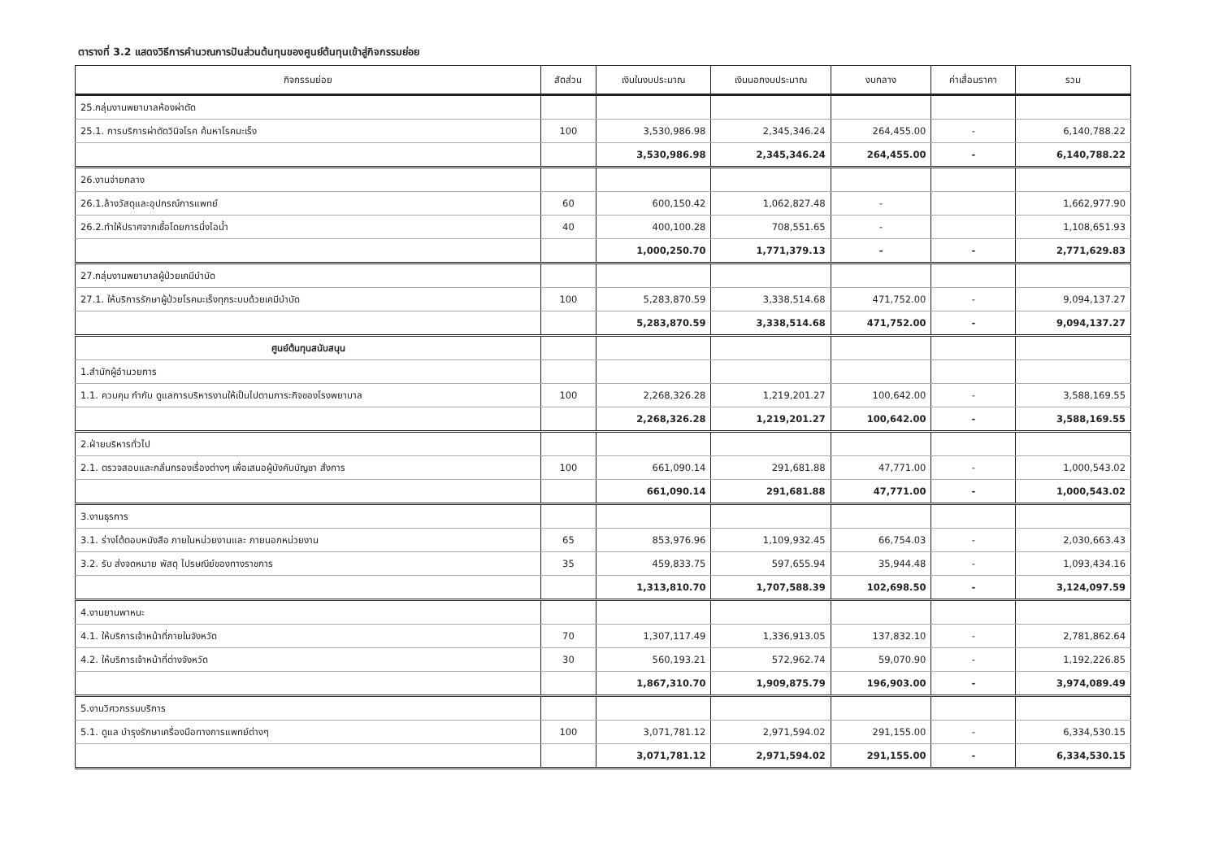ตารางที่ 3.2 แสดงวิธีการคำนวณการปันส่วนต้นทุนของศูนย์ต้นทุนเข้าสู่กิจกรรมย่อย
| กิจกรรมย่อย | สัดส่วน | เงินในงบประมาณ | เงินนอกงบประมาณ | งบกลาง | ค่าเสื่อมราคา | รวม |
| --- | --- | --- | --- | --- | --- | --- |
| 25.กลุ่มงานพยาบาลห้องผ่าตัด | | | | | | |
| 25.1. การบริการผ่าตัดวินิจโรค ค้นหาโรคมะเร็ง | 100 | 3,530,986.98 | 2,345,346.24 | 264,455.00 | - | 6,140,788.22 |
| | | 3,530,986.98 | 2,345,346.24 | 264,455.00 | - | 6,140,788.22 |
| 26.งานจ่ายกลาง | | | | | | |
| 26.1.ล้างวัสดุและอุปกรณ์การแพทย์ | 60 | 600,150.42 | 1,062,827.48 | - | | 1,662,977.90 |
| 26.2.ทำให้ปราศจากเชื้อโดยการนึ่งไอน้ำ | 40 | 400,100.28 | 708,551.65 | - | | 1,108,651.93 |
| | | 1,000,250.70 | 1,771,379.13 | - | - | 2,771,629.83 |
| 27.กลุ่มงานพยาบาลผู้ป่วยเคมีบำบัด | | | | | | |
| 27.1. ให้บริการรักษาผู้ป่วยโรคมะเร็งทุกระบบด้วยเคมีบำบัด | 100 | 5,283,870.59 | 3,338,514.68 | 471,752.00 | - | 9,094,137.27 |
| | | 5,283,870.59 | 3,338,514.68 | 471,752.00 | - | 9,094,137.27 |
| ศูนย์ต้นทุนสนับสนุน | | | | | | |
| 1.สำนักผู้อำนวยการ | | | | | | |
| 1.1. ควบคุม กำกับ ดูแลการบริหารงานให้เป็นไปตามภาระกิจของโรงพยาบาล | 100 | 2,268,326.28 | 1,219,201.27 | 100,642.00 | - | 3,588,169.55 |
| | | 2,268,326.28 | 1,219,201.27 | 100,642.00 | - | 3,588,169.55 |
| 2.ฝ่ายบริหารทั่วไป | | | | | | |
| 2.1. ตรวจสอบและกลั่นกรองเรื่องต่างๆ เพื่อเสนอผู้บังคับบัญชา สั่งการ | 100 | 661,090.14 | 291,681.88 | 47,771.00 | - | 1,000,543.02 |
| | | 661,090.14 | 291,681.88 | 47,771.00 | - | 1,000,543.02 |
| 3.งานธุรการ | | | | | | |
| 3.1. ร่างโต้ตอบหนังสือ ภายในหน่วยงานและ ภายนอกหน่วยงาน | 65 | 853,976.96 | 1,109,932.45 | 66,754.03 | - | 2,030,663.43 |
| 3.2. รับ ส่งจดหมาย พัสดุ ไปรษณีย์ของทางราชการ | 35 | 459,833.75 | 597,655.94 | 35,944.48 | - | 1,093,434.16 |
| | | 1,313,810.70 | 1,707,588.39 | 102,698.50 | - | 3,124,097.59 |
| 4.งานยานพาหนะ | | | | | | |
| 4.1. ให้บริการเจ้าหน้าที่ภายในจังหวัด | 70 | 1,307,117.49 | 1,336,913.05 | 137,832.10 | - | 2,781,862.64 |
| 4.2. ให้บริการเจ้าหน้าที่ต่างจังหวัด | 30 | 560,193.21 | 572,962.74 | 59,070.90 | - | 1,192,226.85 |
| | | 1,867,310.70 | 1,909,875.79 | 196,903.00 | - | 3,974,089.49 |
| 5.งานวิศวกรรมบริการ | | | | | | |
| 5.1. ดูแล บำรุงรักษาเครื่องมือทางการแพทย์ต่างๆ | 100 | 3,071,781.12 | 2,971,594.02 | 291,155.00 | - | 6,334,530.15 |
| | | 3,071,781.12 | 2,971,594.02 | 291,155.00 | - | 6,334,530.15 |